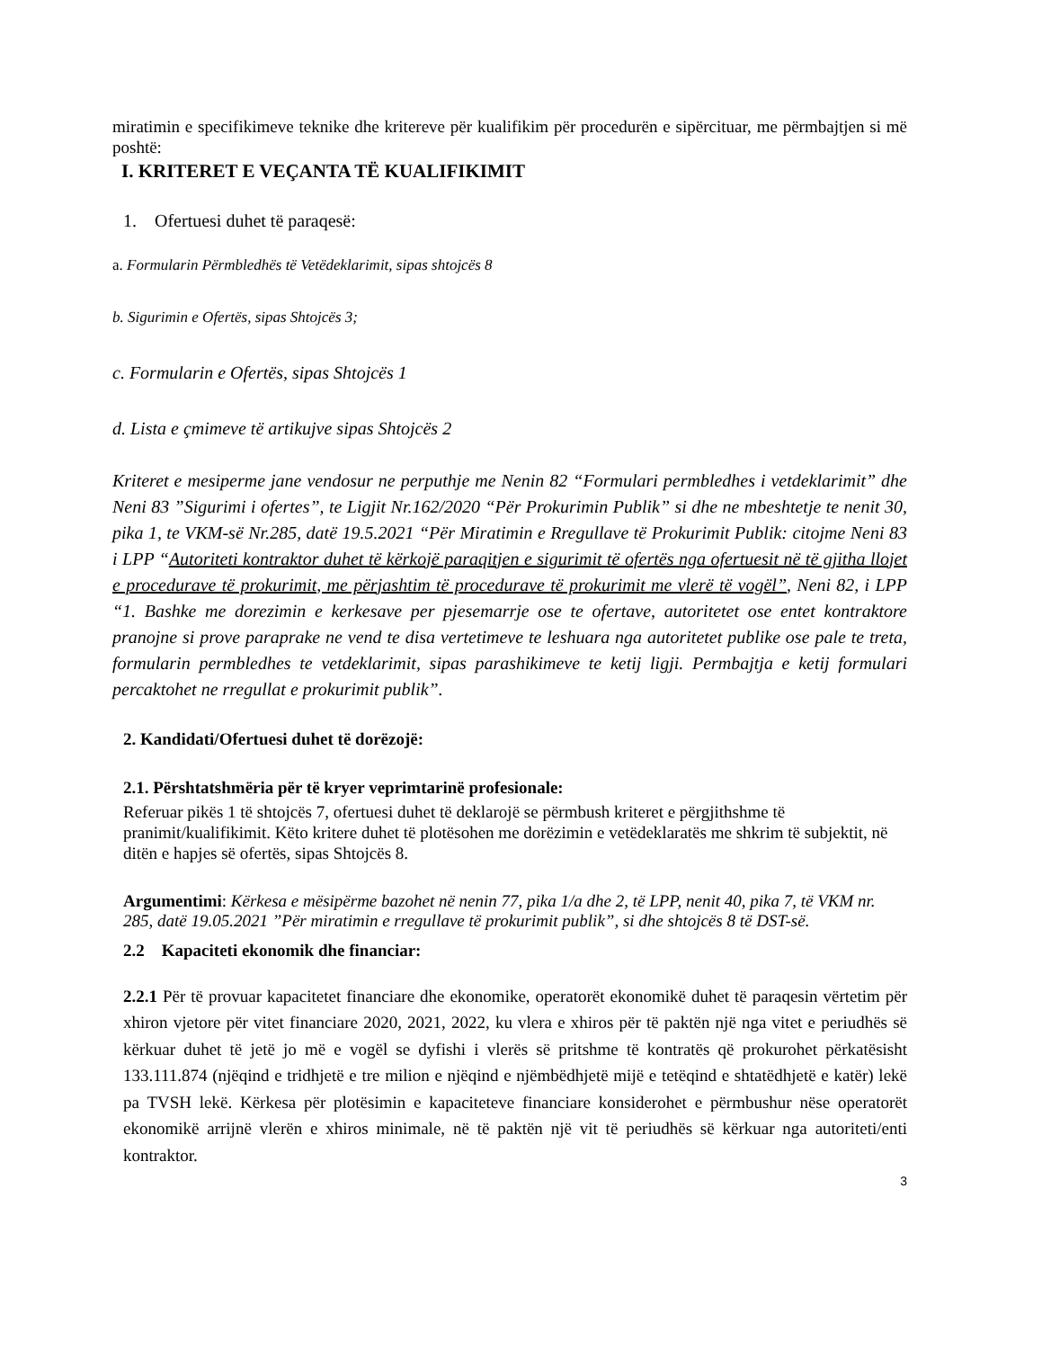miratimin e specifikimeve teknike dhe kritereve për kualifikim për procedurën e sipërcituar, me përmbajtjen si më poshtë:
I. KRITERET E VEÇANTA TË KUALIFIKIMIT
1. Ofertuesi duhet të paraqesë:
a. Formularin Përmbledhës të Vetëdeklarimit, sipas shtojcës 8
b. Sigurimin e Ofertës, sipas Shtojcës 3;
c. Formularin e Ofertës, sipas Shtojcës 1
d. Lista e çmimeve të artikujve sipas Shtojcës 2
Kriteret e mesiperme jane vendosur ne perputhje me Nenin 82 “Formulari permbledhes i vetdeklarimit” dhe Neni 83 ”Sigurimi i ofertes”, te Ligjit Nr.162/2020 “Për Prokurimin Publik” si dhe ne mbeshtetje te nenit 30, pika 1, te VKM-së Nr.285, datë 19.5.2021 “Për Miratimin e Rregullave të Prokurimit Publik: citojme Neni 83 i LPP “Autoriteti kontraktor duhet të kërkojë paraqitjen e sigurimit të ofertës nga ofertuesit në të gjitha llojet e procedurave të prokurimit, me përjashtim të procedurave të prokurimit me vlerë të vogël”, Neni 82, i LPP “1. Bashke me dorezimin e kerkesave per pjesemarrje ose te ofertave, autoritetet ose entet kontraktore pranojne si prove paraprake ne vend te disa vertetimeve te leshuara nga autoritetet publike ose pale te treta, formularin permbledhes te vetdeklarimit, sipas parashikimeve te ketij ligji. Permbajtja e ketij formulari percaktohet ne rregullat e prokurimit publik”.
2. Kandidati/Ofertuesi duhet të dorëzojë:
2.1. Përshtatshmëria për të kryer veprimtarinë profesionale:
Referuar pikës 1 të shtojcës 7, ofertuesi duhet të deklarojë se përmbush kriteret e përgjithshme të pranimit/kualifikimit. Këto kritere duhet të plotësohen me dorëzimin e vetëdeklaratës me shkrim të subjektit, në ditën e hapjes së ofertës, sipas Shtojcës 8.
Argumentimi: Kërkesa e mësipërme bazohet në nenin 77, pika 1/a dhe 2, të LPP, nenit 40, pika 7, të VKM nr. 285, datë 19.05.2021 ”Për miratimin e rregullave të prokurimit publik”, si dhe shtojcës 8 të DST-së.
2.2 Kapaciteti ekonomik dhe financiar:
2.2.1 Për të provuar kapacitetet financiare dhe ekonomike, operatorët ekonomikë duhet të paraqesin vërtetim për xhiron vjetore për vitet financiare 2020, 2021, 2022, ku vlera e xhiros për të paktën një nga vitet e periudhës së kërkuar duhet të jetë jo më e vogël se dyfishi i vlerës së pritshme të kontratës që prokurohet përkatësisht 133.111.874 (njëqind e tridhjetë e tre milion e njëqind e njëmbëdhjetë mijë e tetëqind e shtatëdhjetë e katër) lekë pa TVSH lekë. Kërkesa për plotësimin e kapaciteteve financiare konsiderohet e përmbushur nëse operatorët ekonomikë arrijnë vlerën e xhiros minimale, në të paktën një vit të periudhës së kërkuar nga autoriteti/enti kontraktor.
3